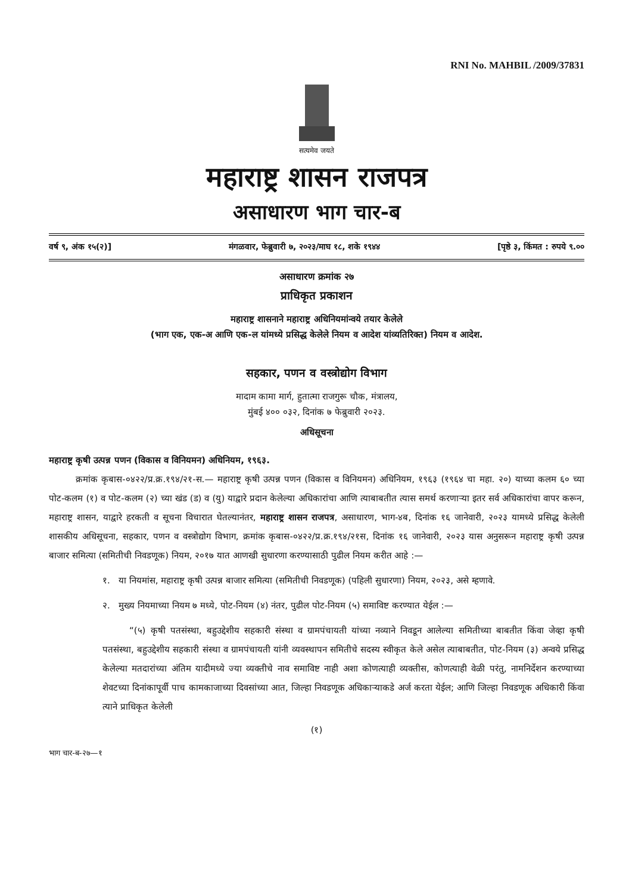RNI No. MAHBIL /2009/37831
सत्यमेव जयते
महाराष्ट्र शासन राजपत्र
असाधारण भाग चार-ब
वर्ष ९, अंक १५(२)] मंगळवार, फेब्रुवारी ७, २०२३/माघ १८, शके १९४४ [पृष्ठे ३, किंमत : रुपये ९.००
असाधारण क्रमांक २७
प्राधिकृत प्रकाशन
महाराष्ट्र शासनाने महाराष्ट्र अधिनियमांन्वये तयार केलेले
(भाग एक, एक-अ आणि एक-ल यांमध्ये प्रसिद्ध केलेले नियम व आदेश यांव्यतिरिक्त) नियम व आदेश.
सहकार, पणन व वस्त्रोद्योग विभाग
मादाम कामा मार्ग, हुतात्मा राजगुरू चौक, मंत्रालय,
मुंबई ४०० ०३२, दिनांक ७ फेब्रुवारी २०२३.
अधिसूचना
महाराष्ट्र कृषी उत्पन्न पणन (विकास व विनियमन) अधिनियम, १९६३.
क्रमांक कृबास-०४२२/प्र.क्र.१९४/२१-स.— महाराष्ट्र कृषी उत्पन्न पणन (विकास व विनियमन) अधिनियम, १९६३ (१९६४ चा महा. २०) याच्या कलम ६० च्या पोट-कलम (१) व पोट-कलम (२) च्या खंड (ड) व (यु) याद्वारे प्रदान केलेल्या अधिकारांचा आणि त्याबाबतीत त्यास समर्थ करणाऱ्या इतर सर्व अधिकारांचा वापर करून, महाराष्ट्र शासन, याद्वारे हरकती व सूचना विचारात घेतल्यानंतर, महाराष्ट्र शासन राजपत्र, असाधारण, भाग-४ब, दिनांक १६ जानेवारी, २०२३ यामध्ये प्रसिद्ध केलेली शासकीय अधिसूचना, सहकार, पणन व वस्त्रोद्योग विभाग, क्रमांक कृबास-०४२२/प्र.क्र.१९४/२१स, दिनांक १६ जानेवारी, २०२३ यास अनुसरून महाराष्ट्र कृषी उत्पन्न बाजार समित्या (समितीची निवडणूक) नियम, २०१७ यात आणखी सुधारणा करण्यासाठी पुढील नियम करीत आहे :—
१. या नियमांस, महाराष्ट्र कृषी उत्पन्न बाजार समित्या (समितीची निवडणूक) (पहिली सुधारणा) नियम, २०२३, असे म्हणावे.
२. मुख्य नियमाच्या नियम ७ मध्ये, पोट-नियम (४) नंतर, पुढील पोट-नियम (५) समाविष्ट करण्यात येईल :—
“(५) कृषी पतसंस्था, बहुउद्देशीय सहकारी संस्था व ग्रामपंचायती यांच्या नव्याने निवडून आलेल्या समितीच्या बाबतीत किंवा जेव्हा कृषी पतसंस्था, बहुउद्देशीय सहकारी संस्था व ग्रामपंचायती यांनी व्यवस्थापन समितीचे सदस्य स्वीकृत केले असेल त्याबाबतीत, पोट-नियम (३) अन्वये प्रसिद्ध केलेल्या मतदारांच्या अंतिम यादीमध्ये ज्या व्यक्तीचे नाव समाविष्ट नाही अशा कोणत्याही व्यक्तीस, कोणत्याही वेळी परंतु, नामनिर्देशन करण्याच्या शेवटच्या दिनांकापूर्वी पाच कामकाजाच्या दिवसांच्या आत, जिल्हा निवडणूक अधिकाऱ्याकडे अर्ज करता येईल; आणि जिल्हा निवडणूक अधिकारी किंवा त्याने प्राधिकृत केलेली
(१)
भाग चार-ब-२७—१